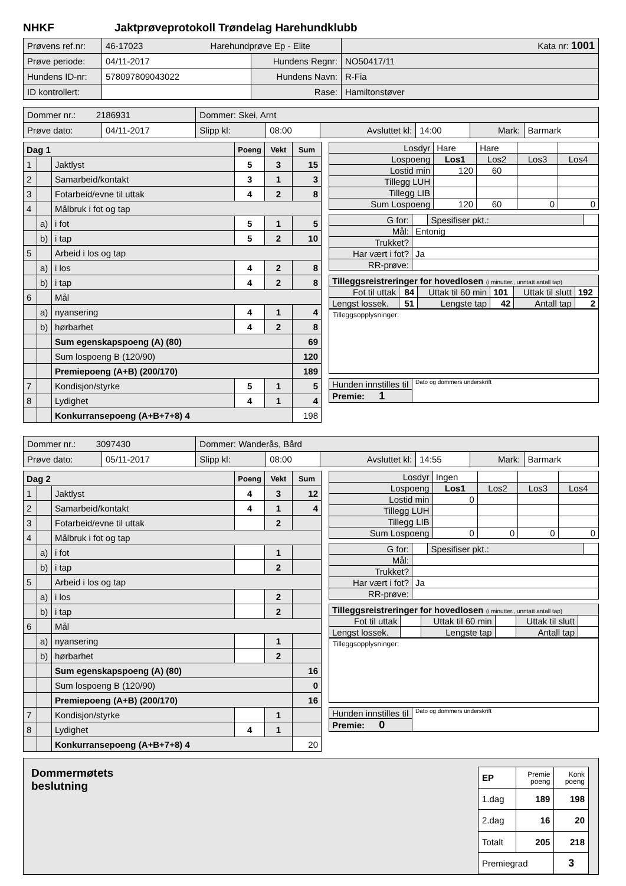NHKF Jaktprøveprotokoll Trøndelag Harehundklubb
| Prøvens ref.nr: | 46-17023 Harehundprøve Ep - Elite | | | Kata nr: 1001 |
| Prøve periode: | 04/11-2017 | Hundens Regnr: | NO50417/11 | |
| Hundens ID-nr: | 578097809043022 | Hundens Navn: | R-Fia | |
| ID kontrollert: | | Rase: | Hamiltonstøver | |
| Dommer nr.: 2186931 | | Dommer: Skei, Arnt | | | | | |
| Prøve dato: | 04/11-2017 | Slipp kl: | 08:00 | Avsluttet kl: | 14:00 | Mark: | Barmark |
| Dag 1 | | | Poeng | Vekt | Sum |
| 1 | | Jaktlyst | 5 | 3 | 15 |
| 2 | | Samarbeid/kontakt | 3 | 1 | 3 |
| 3 | | Fotarbeid/evne til uttak | 4 | 2 | 8 |
| 4 | | Målbruk i fot og tap | | | |
| | a) | i fot | 5 | 1 | 5 |
| | b) | i tap | 5 | 2 | 10 |
| 5 | | Arbeid i los og tap | | | |
| | a) | i los | 4 | 2 | 8 |
| | b) | i tap | 4 | 2 | 8 |
| 6 | | Mål | | | |
| | a) | nyansering | 4 | 1 | 4 |
| | b) | hørbarhet | 4 | 2 | 8 |
| | | Sum egenskapspoeng (A) (80) | | | 69 |
| | | Sum lospoeng B (120/90) | | | 120 |
| | | Premiepoeng (A+B) (200/170) | | | 189 |
| 7 | | Kondisjon/styrke | 5 | 1 | 5 |
| 8 | | Lydighet | 4 | 1 | 4 |
| | | Konkurransepoeng (A+B+7+8) 4 | | | 198 |
| Losdyr | Hare | Hare | | |
| Lospoeng | Los1 | Los2 | Los3 | Los4 |
| Lostid min | 120 | 60 | | |
| Tillegg LUH | | | | |
| Tillegg LIB | | | | |
| Sum Lospoeng | 120 | 60 | 0 | 0 |
| G for: | | Spesifiser pkt.: | |
| Mål: | Entonig | | |
| Trukket? | | | |
| Har vært i fot? | Ja | | |
| RR-prøve: | | | |
| Tilleggsreistreringer for hovedlosen (i minutter., unntatt antall tap) | | | | | |
| Fot til uttak | 84 | Uttak til 60 min | 101 | Uttak til slutt | 192 |
| Lengst lossek. | 51 | Lengste tap | 42 | Antall tap | 2 |
Tilleggsopplysninger:
| Hunden innstilles til | Dato og dommers underskrift |
| Premie: 1 | |
| Dommer nr.: 3097430 | | Dommer: Wanderås, Bård | | | | | |
| Prøve dato: | 05/11-2017 | Slipp kl: | 08:00 | Avsluttet kl: | 14:55 | Mark: | Barmark |
| Dag 2 | | | Poeng | Vekt | Sum |
| 1 | | Jaktlyst | 4 | 3 | 12 |
| 2 | | Samarbeid/kontakt | 4 | 1 | 4 |
| 3 | | Fotarbeid/evne til uttak | | 2 | |
| 4 | | Målbruk i fot og tap | | | |
| | a) | i fot | | 1 | |
| | b) | i tap | | 2 | |
| 5 | | Arbeid i los og tap | | | |
| | a) | i los | | 2 | |
| | b) | i tap | | 2 | |
| 6 | | Mål | | | |
| | a) | nyansering | | 1 | |
| | b) | hørbarhet | | 2 | |
| | | Sum egenskapspoeng (A) (80) | | | 16 |
| | | Sum lospoeng B (120/90) | | | 0 |
| | | Premiepoeng (A+B) (200/170) | | | 16 |
| 7 | | Kondisjon/styrke | | 1 | |
| 8 | | Lydighet | 4 | 1 | |
| | | Konkurransepoeng (A+B+7+8) 4 | | | 20 |
| Losdyr | Ingen | | | |
| Lospoeng | Los1 | Los2 | Los3 | Los4 |
| Lostid min | 0 | | | |
| Tillegg LUH | | | | |
| Tillegg LIB | | | | |
| Sum Lospoeng | 0 | 0 | 0 | 0 |
| G for: | | Spesifiser pkt.: | |
| Mål: | | | |
| Trukket? | | | |
| Har vært i fot? | Ja | | |
| RR-prøve: | | | |
| Tilleggsreistreringer for hovedlosen (i minutter., unntatt antall tap) | | | | | |
| Fot til uttak | | Uttak til 60 min | | Uttak til slutt | |
| Lengst lossek. | | Lengste tap | | Antall tap | |
Tilleggsopplysninger:
| Hunden innstilles til | Dato og dommers underskrift |
| Premie: 0 | |
Dommermøtets
beslutning
| EP | Premie poeng | Konk poeng |
| 1.dag | 189 | 198 |
| 2.dag | 16 | 20 |
| Totalt | 205 | 218 |
| Premiegrad | | 3 |